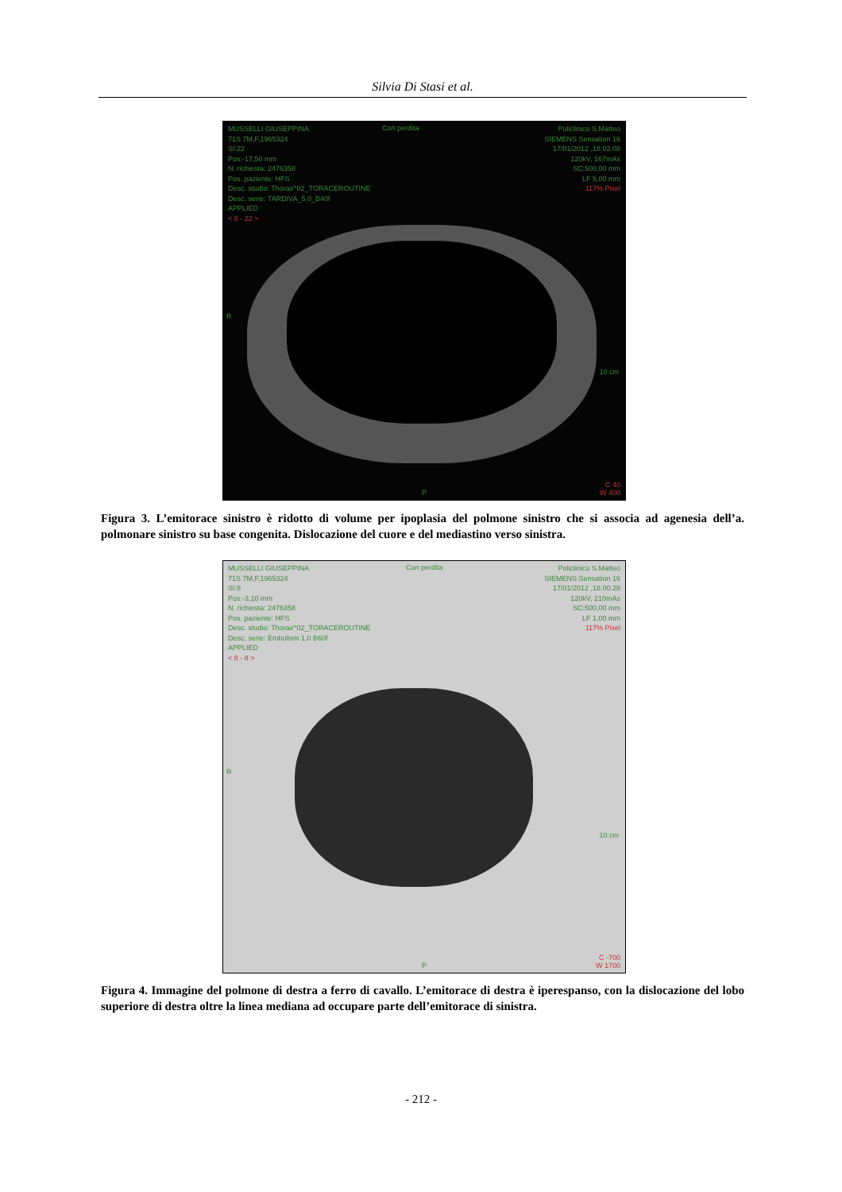Silvia Di Stasi et al.
MUSSELLI GIUSEPPINA
71S 7M,F,1965324
SI:22
Pos:-17,50 mm
N. richiesta: 2476358
Pos. paziente: HFS
Desc. studio: Thorax^02_TORACEROUTINE
Desc. serie: TARDIVA_5.0_B40f
APPLIED
< 8 - 22 >
Policlinico S.Matteo
SIEMENS Sensation 16
17/01/2012 ,18.02.08
120kV, 167mAs
SC:500,00 mm
LF 5,00 mm
117% Pixel
Con perdita
10 cm
R
P
C 40
W 400
Figura 3. L’emitorace sinistro è ridotto di volume per ipoplasia del polmone sinistro che si associa ad agenesia dell’a. polmonare sinistro su base congenita. Dislocazione del cuore e del mediastino verso sinistra.
MUSSELLI GIUSEPPINA
71S 7M,F,1965324
SI:8
Pos:-3,10 mm
N. richiesta: 2476358
Pos. paziente: HFS
Desc. studio: Thorax^02_TORACEROUTINE
Desc. serie: Embolism 1.0 B60f
APPLIED
< 8 - 8 >
Policlinico S.Matteo
SIEMENS Sensation 16
17/01/2012 ,18.00.28
120kV, 210mAs
SC:500,00 mm
LF 1,00 mm
117% Pixel
Con perdita
10 cm
R
P
C -700
W 1700
Figura 4. Immagine del polmone di destra a ferro di cavallo. L’emitorace di destra è iperespanso, con la dislocazione del lobo superiore di destra oltre la linea mediana ad occupare parte dell’emitorace di sinistra.
- 212 -